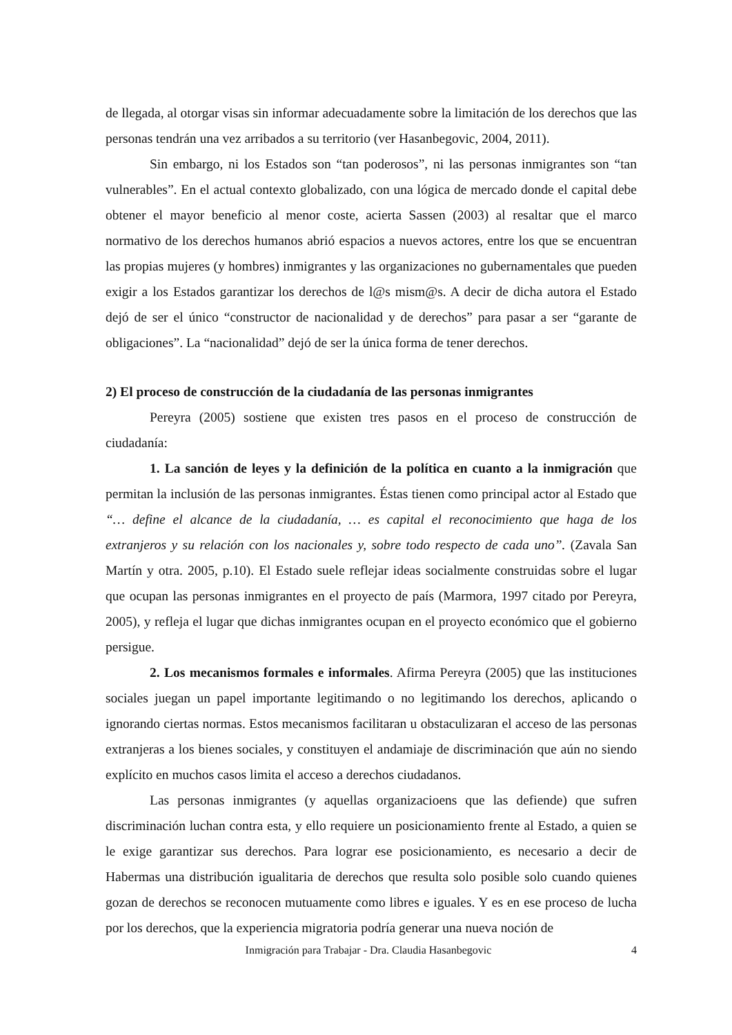de llegada, al otorgar visas sin informar adecuadamente sobre la limitación de los derechos que las personas tendrán una vez arribados a su territorio (ver Hasanbegovic, 2004, 2011).
Sin embargo, ni los Estados son “tan poderosos”, ni las personas inmigrantes son “tan vulnerables”. En el actual contexto globalizado, con una lógica de mercado donde el capital debe obtener el mayor beneficio al menor coste, acierta Sassen (2003) al resaltar que el marco normativo de los derechos humanos abrió espacios a nuevos actores, entre los que se encuentran las propias mujeres (y hombres) inmigrantes y las organizaciones no gubernamentales que pueden exigir a los Estados garantizar los derechos de l@s mism@s. A decir de dicha autora el Estado dejó de ser el único “constructor de nacionalidad y de derechos” para pasar a ser “garante de obligaciones”. La “nacionalidad” dejó de ser la única forma de tener derechos.
2) El proceso de construcción de la ciudadanía de las personas inmigrantes
Pereyra (2005) sostiene que existen tres pasos en el proceso de construcción de ciudadanía:
1. La sanción de leyes y la definición de la política en cuanto a la inmigración que permitan la inclusión de las personas inmigrantes. Éstas tienen como principal actor al Estado que “… define el alcance de la ciudadanía, … es capital el reconocimiento que haga de los extranjeros y su relación con los nacionales y, sobre todo respecto de cada uno”. (Zavala San Martín y otra. 2005, p.10). El Estado suele reflejar ideas socialmente construidas sobre el lugar que ocupan las personas inmigrantes en el proyecto de país (Marmora, 1997 citado por Pereyra, 2005), y refleja el lugar que dichas inmigrantes ocupan en el proyecto económico que el gobierno persigue.
2. Los mecanismos formales e informales. Afirma Pereyra (2005) que las instituciones sociales juegan un papel importante legitimando o no legitimando los derechos, aplicando o ignorando ciertas normas. Estos mecanismos facilitaran u obstaculizaran el acceso de las personas extranjeras a los bienes sociales, y constituyen el andamiaje de discriminación que aún no siendo explícito en muchos casos limita el acceso a derechos ciudadanos.
Las personas inmigrantes (y aquellas organizacioens que las defiende) que sufren discriminación luchan contra esta, y ello requiere un posicionamiento frente al Estado, a quien se le exige garantizar sus derechos. Para lograr ese posicionamiento, es necesario a decir de Habermas una distribución igualitaria de derechos que resulta solo posible solo cuando quienes gozan de derechos se reconocen mutuamente como libres e iguales. Y es en ese proceso de lucha por los derechos, que la experiencia migratoria podría generar una nueva noción de
Inmigración para Trabajar - Dra. Claudia Hasanbegovic 4